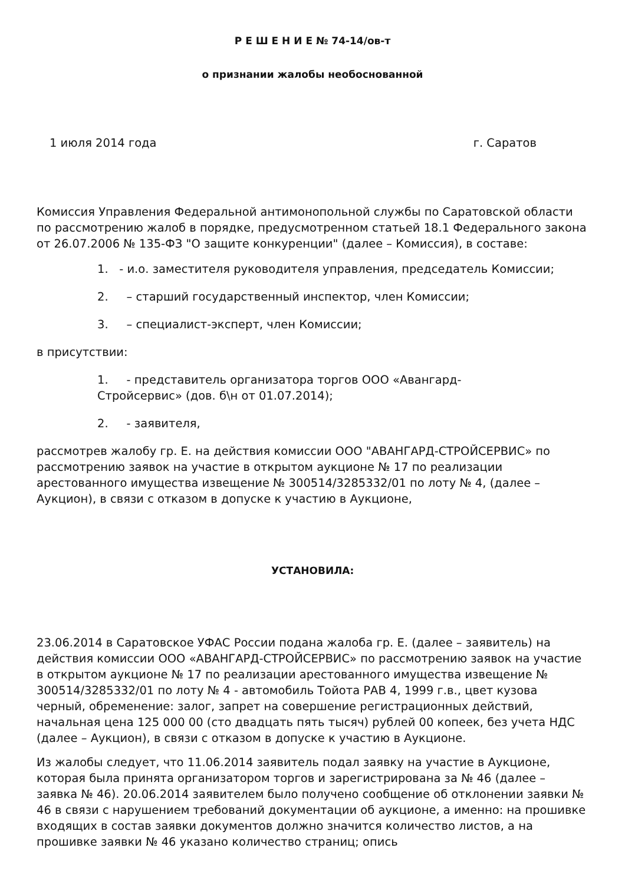Р Е Ш Е Н И Е № 74-14/ов-т
о признании жалобы необоснованной
1 июля 2014 года г. Саратов
Комиссия Управления Федеральной антимонопольной службы по Саратовской области по рассмотрению жалоб в порядке, предусмотренном статьей 18.1 Федерального закона от 26.07.2006 № 135-ФЗ "О защите конкуренции" (далее – Комиссия), в составе:
1. - и.о. заместителя руководителя управления, председатель Комиссии;
2. – старший государственный инспектор, член Комиссии;
3. – специалист-эксперт, член Комиссии;
в присутствии:
1. - представитель организатора торгов ООО «Авангард-Стройсервис» (дов. б\н от 01.07.2014);
2. - заявителя,
рассмотрев жалобу гр. Е. на действия комиссии ООО "АВАНГАРД-СТРОЙСЕРВИС» по рассмотрению заявок на участие в открытом аукционе № 17 по реализации арестованного имущества извещение № 300514/3285332/01 по лоту № 4, (далее – Аукцион), в связи с отказом в допуске к участию в Аукционе,
УСТАНОВИЛА:
23.06.2014 в Саратовское УФАС России подана жалоба гр. Е. (далее – заявитель) на действия комиссии ООО «АВАНГАРД-СТРОЙСЕРВИС» по рассмотрению заявок на участие в открытом аукционе № 17 по реализации арестованного имущества извещение № 300514/3285332/01 по лоту № 4 - автомобиль Тойота РАВ 4, 1999 г.в., цвет кузова черный, обременение: залог, запрет на совершение регистрационных действий, начальная цена 125 000 00 (сто двадцать пять тысяч) рублей 00 копеек, без учета НДС (далее – Аукцион), в связи с отказом в допуске к участию в Аукционе.
Из жалобы следует, что 11.06.2014 заявитель подал заявку на участие в Аукционе, которая была принята организатором торгов и зарегистрирована за № 46 (далее – заявка № 46). 20.06.2014 заявителем было получено сообщение об отклонении заявки № 46 в связи с нарушением требований документации об аукционе, а именно: на прошивке входящих в состав заявки документов должно значится количество листов, а на прошивке заявки № 46 указано количество страниц; опись